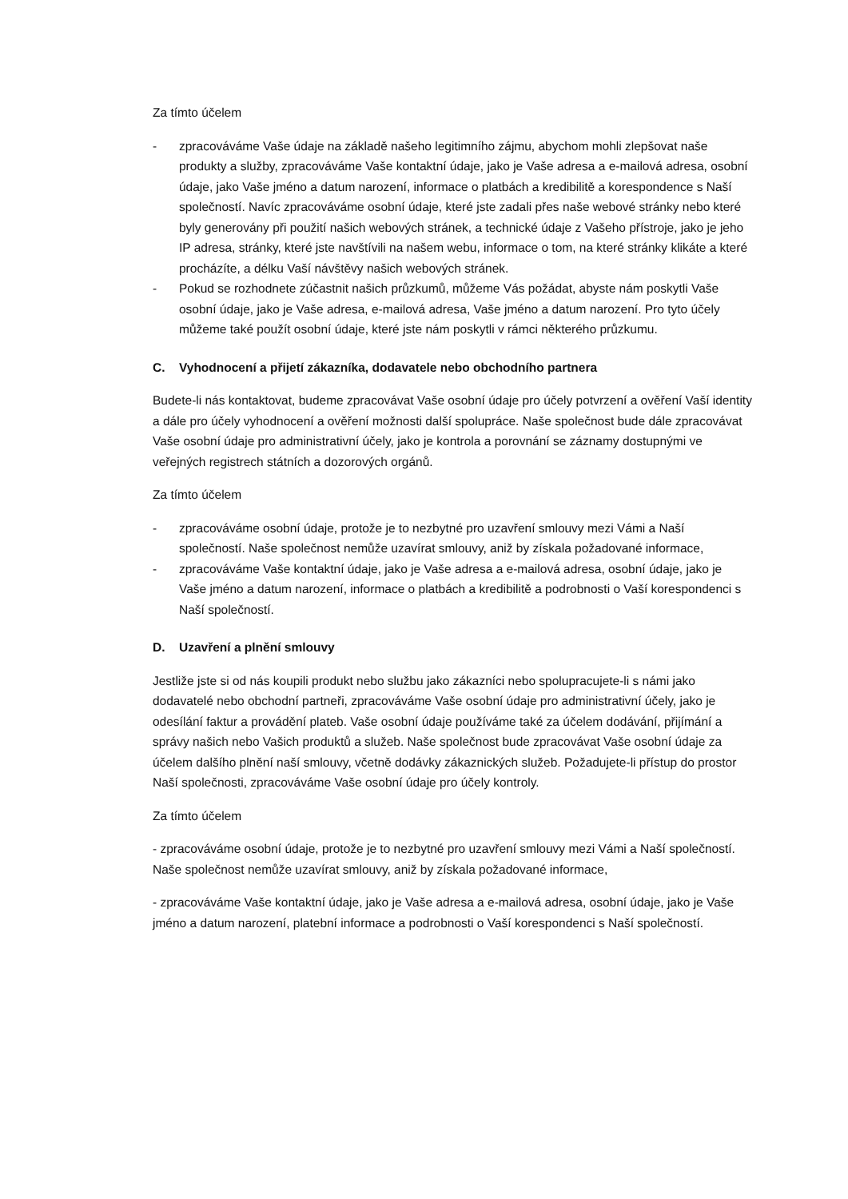Za tímto účelem
- zpracováváme Vaše údaje na základě našeho legitimního zájmu, abychom mohli zlepšovat naše produkty a služby, zpracováváme Vaše kontaktní údaje, jako je Vaše adresa a e-mailová adresa, osobní údaje, jako Vaše jméno a datum narození, informace o platbách a kredibilitě a korespondence s Naší společností. Navíc zpracováváme osobní údaje, které jste zadali přes naše webové stránky nebo které byly generovány při použití našich webových stránek, a technické údaje z Vašeho přístroje, jako je jeho IP adresa, stránky, které jste navštívili na našem webu, informace o tom, na které stránky klikáte a které procházíte, a délku Vaší návštěvy našich webových stránek.
- Pokud se rozhodnete zúčastnit našich průzkumů, můžeme Vás požádat, abyste nám poskytli Vaše osobní údaje, jako je Vaše adresa, e-mailová adresa, Vaše jméno a datum narození. Pro tyto účely můžeme také použít osobní údaje, které jste nám poskytli v rámci některého průzkumu.
C. Vyhodnocení a přijetí zákazníka, dodavatele nebo obchodního partnera
Budete-li nás kontaktovat, budeme zpracovávat Vaše osobní údaje pro účely potvrzení a ověření Vaší identity a dále pro účely vyhodnocení a ověření možnosti další spolupráce. Naše společnost bude dále zpracovávat Vaše osobní údaje pro administrativní účely, jako je kontrola a porovnání se záznamy dostupnými ve veřejných registrech státních a dozorových orgánů.
Za tímto účelem
- zpracováváme osobní údaje, protože je to nezbytné pro uzavření smlouvy mezi Vámi a Naší společností. Naše společnost nemůže uzavírat smlouvy, aniž by získala požadované informace,
- zpracováváme Vaše kontaktní údaje, jako je Vaše adresa a e-mailová adresa, osobní údaje, jako je Vaše jméno a datum narození, informace o platbách a kredibilitě a podrobnosti o Vaší korespondenci s Naší společností.
D. Uzavření a plnění smlouvy
Jestliže jste si od nás koupili produkt nebo službu jako zákazníci nebo spolupracujete-li s námi jako dodavatelé nebo obchodní partneři, zpracováváme Vaše osobní údaje pro administrativní účely, jako je odesílání faktur a provádění plateb. Vaše osobní údaje používáme také za účelem dodávání, přijímání a správy našich nebo Vašich produktů a služeb. Naše společnost bude zpracovávat Vaše osobní údaje za účelem dalšího plnění naší smlouvy, včetně dodávky zákaznických služeb. Požadujete-li přístup do prostor Naší společnosti, zpracováváme Vaše osobní údaje pro účely kontroly.
Za tímto účelem
- zpracováváme osobní údaje, protože je to nezbytné pro uzavření smlouvy mezi Vámi a Naší společností. Naše společnost nemůže uzavírat smlouvy, aniž by získala požadované informace,
- zpracováváme Vaše kontaktní údaje, jako je Vaše adresa a e-mailová adresa, osobní údaje, jako je Vaše jméno a datum narození, platební informace a podrobnosti o Vaší korespondenci s Naší společností.